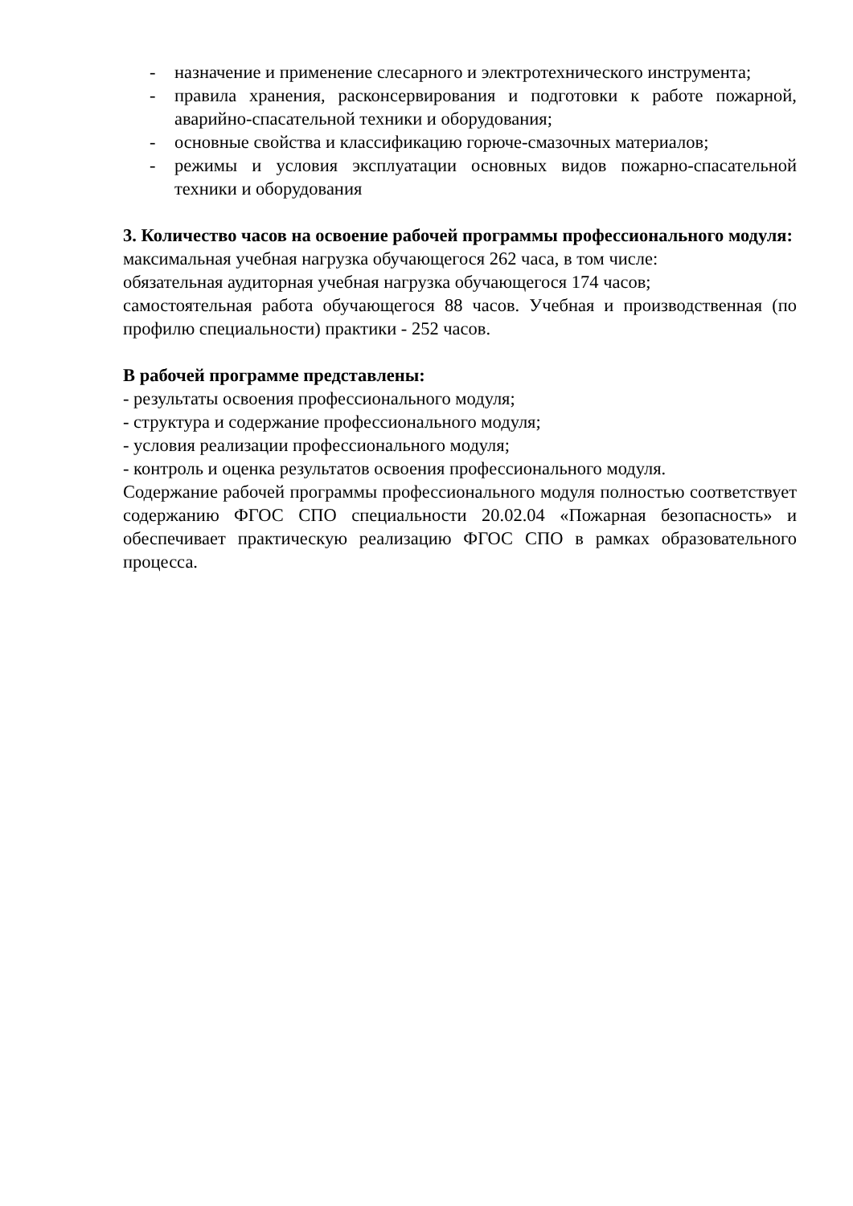- назначение и применение слесарного и электротехнического инструмента;
- правила хранения, расконсервирования и подготовки к работе пожарной, аварийно-спасательной техники и оборудования;
- основные свойства и классификацию горюче-смазочных материалов;
- режимы и условия эксплуатации основных видов пожарно-спасательной техники и оборудования
3. Количество часов на освоение рабочей программы профессионального модуля:
максимальная учебная нагрузка обучающегося 262 часа, в том числе:
обязательная аудиторная учебная нагрузка обучающегося 174 часов;
самостоятельная работа обучающегося 88 часов. Учебная и производственная (по профилю специальности) практики - 252 часов.
В рабочей программе представлены:
- результаты освоения профессионального модуля;
- структура и содержание профессионального модуля;
- условия реализации профессионального модуля;
- контроль и оценка результатов освоения профессионального модуля.
Содержание рабочей программы профессионального модуля полностью соответствует содержанию ФГОС СПО специальности 20.02.04 «Пожарная безопасность» и обеспечивает практическую реализацию ФГОС СПО в рамках образовательного процесса.